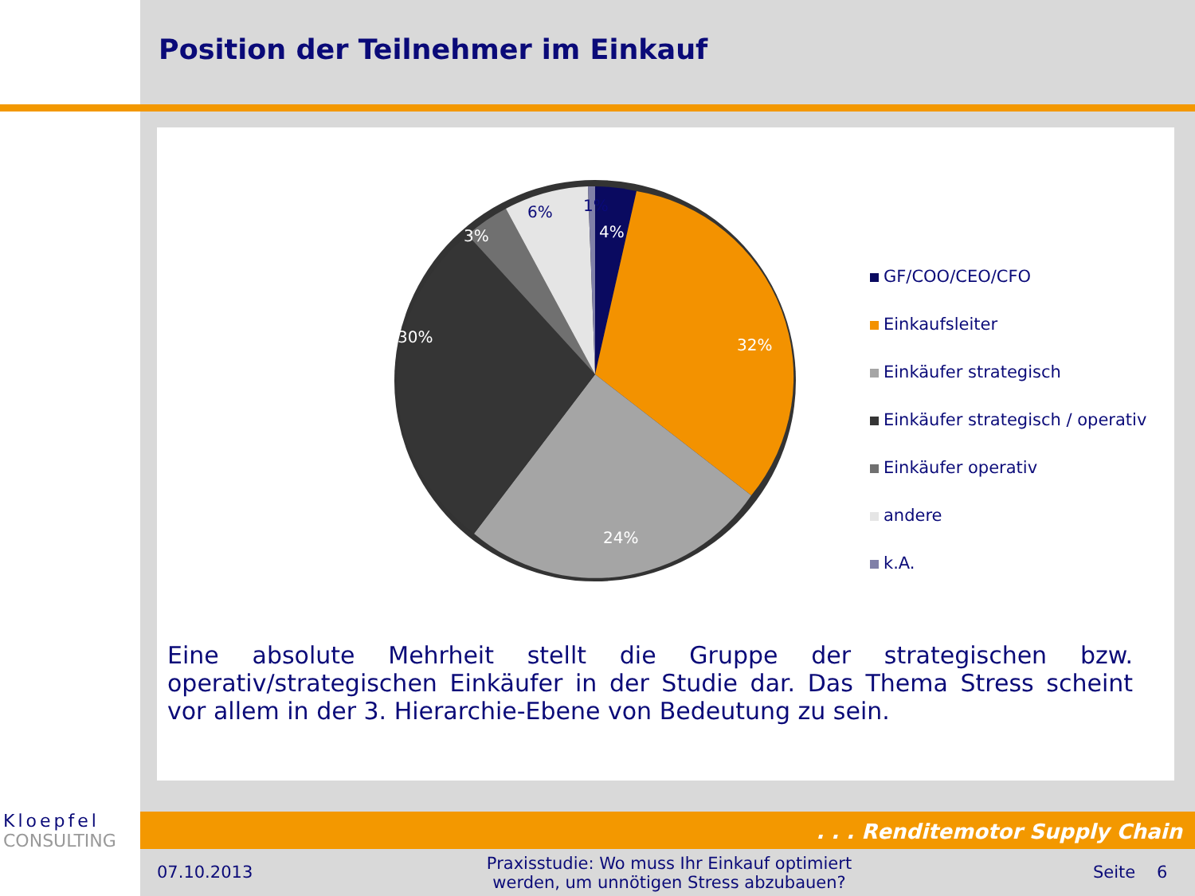Position der Teilnehmer im Einkauf
1%
4%
32%
24%
30%
3%
6%
GF/COO/CEO/CFO
Einkaufsleiter
Einkäufer strategisch
Einkäufer strategisch / operativ
Einkäufer operativ
andere
k.A.
Eine absolute Mehrheit stellt die Gruppe der strategischen bzw. operativ/strategischen Einkäufer in der Studie dar. Das Thema Stress scheint vor allem in der 3. Hierarchie-Ebene von Bedeutung zu sein.
Kloepfel
CONSULTING
. . . Renditemotor Supply Chain
07.10.2013
Praxisstudie: Wo muss Ihr Einkauf optimiert werden, um unnötigen Stress abzubauen?
Seite 6